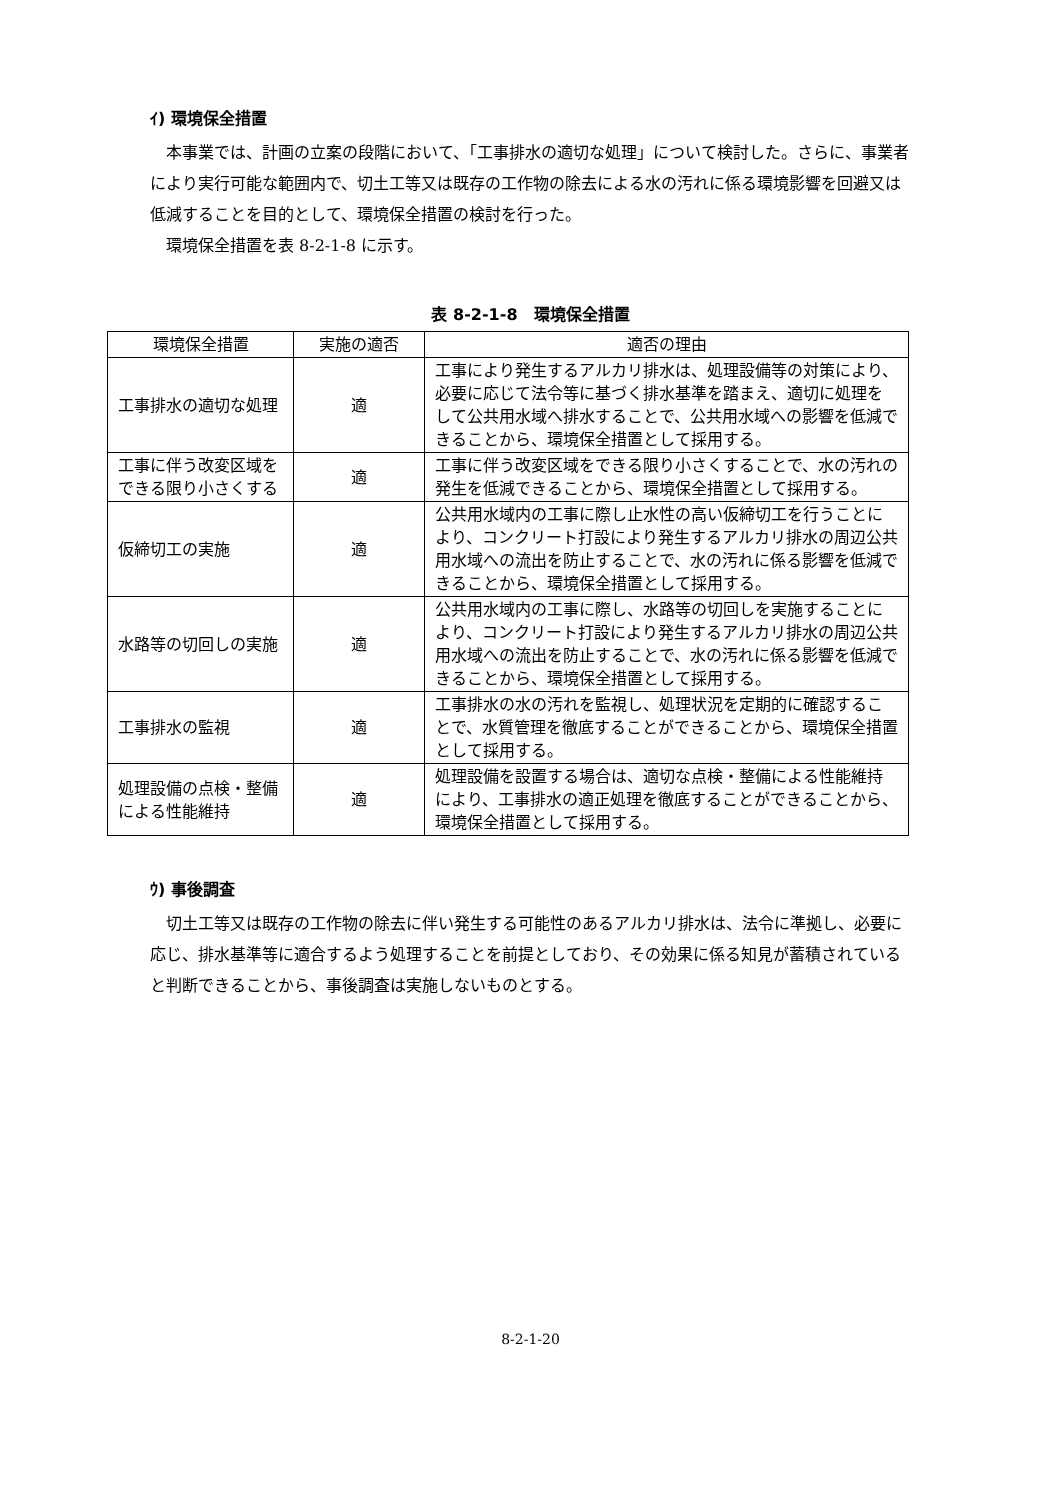ｲ) 環境保全措置
本事業では、計画の立案の段階において、「工事排水の適切な処理」について検討した。さらに、事業者により実行可能な範囲内で、切土工等又は既存の工作物の除去による水の汚れに係る環境影響を回避又は低減することを目的として、環境保全措置の検討を行った。
環境保全措置を表 8-2-1-8 に示す。
表 8-2-1-8　環境保全措置
| 環境保全措置 | 実施の適否 | 適否の理由 |
| --- | --- | --- |
| 工事排水の適切な処理 | 適 | 工事により発生するアルカリ排水は、処理設備等の対策により、必要に応じて法令等に基づく排水基準を踏まえ、適切に処理をして公共用水域へ排水することで、公共用水域への影響を低減できることから、環境保全措置として採用する。 |
| 工事に伴う改変区域をできる限り小さくする | 適 | 工事に伴う改変区域をできる限り小さくすることで、水の汚れの発生を低減できることから、環境保全措置として採用する。 |
| 仮締切工の実施 | 適 | 公共用水域内の工事に際し止水性の高い仮締切工を行うことにより、コンクリート打設により発生するアルカリ排水の周辺公共用水域への流出を防止することで、水の汚れに係る影響を低減できることから、環境保全措置として採用する。 |
| 水路等の切回しの実施 | 適 | 公共用水域内の工事に際し、水路等の切回しを実施することにより、コンクリート打設により発生するアルカリ排水の周辺公共用水域への流出を防止することで、水の汚れに係る影響を低減できることから、環境保全措置として採用する。 |
| 工事排水の監視 | 適 | 工事排水の水の汚れを監視し、処理状況を定期的に確認することで、水質管理を徹底することができることから、環境保全措置として採用する。 |
| 処理設備の点検・整備による性能維持 | 適 | 処理設備を設置する場合は、適切な点検・整備による性能維持により、工事排水の適正処理を徹底することができることから、環境保全措置として採用する。 |
ｳ) 事後調査
切土工等又は既存の工作物の除去に伴い発生する可能性のあるアルカリ排水は、法令に準拠し、必要に応じ、排水基準等に適合するよう処理することを前提としており、その効果に係る知見が蓄積されていると判断できることから、事後調査は実施しないものとする。
8-2-1-20